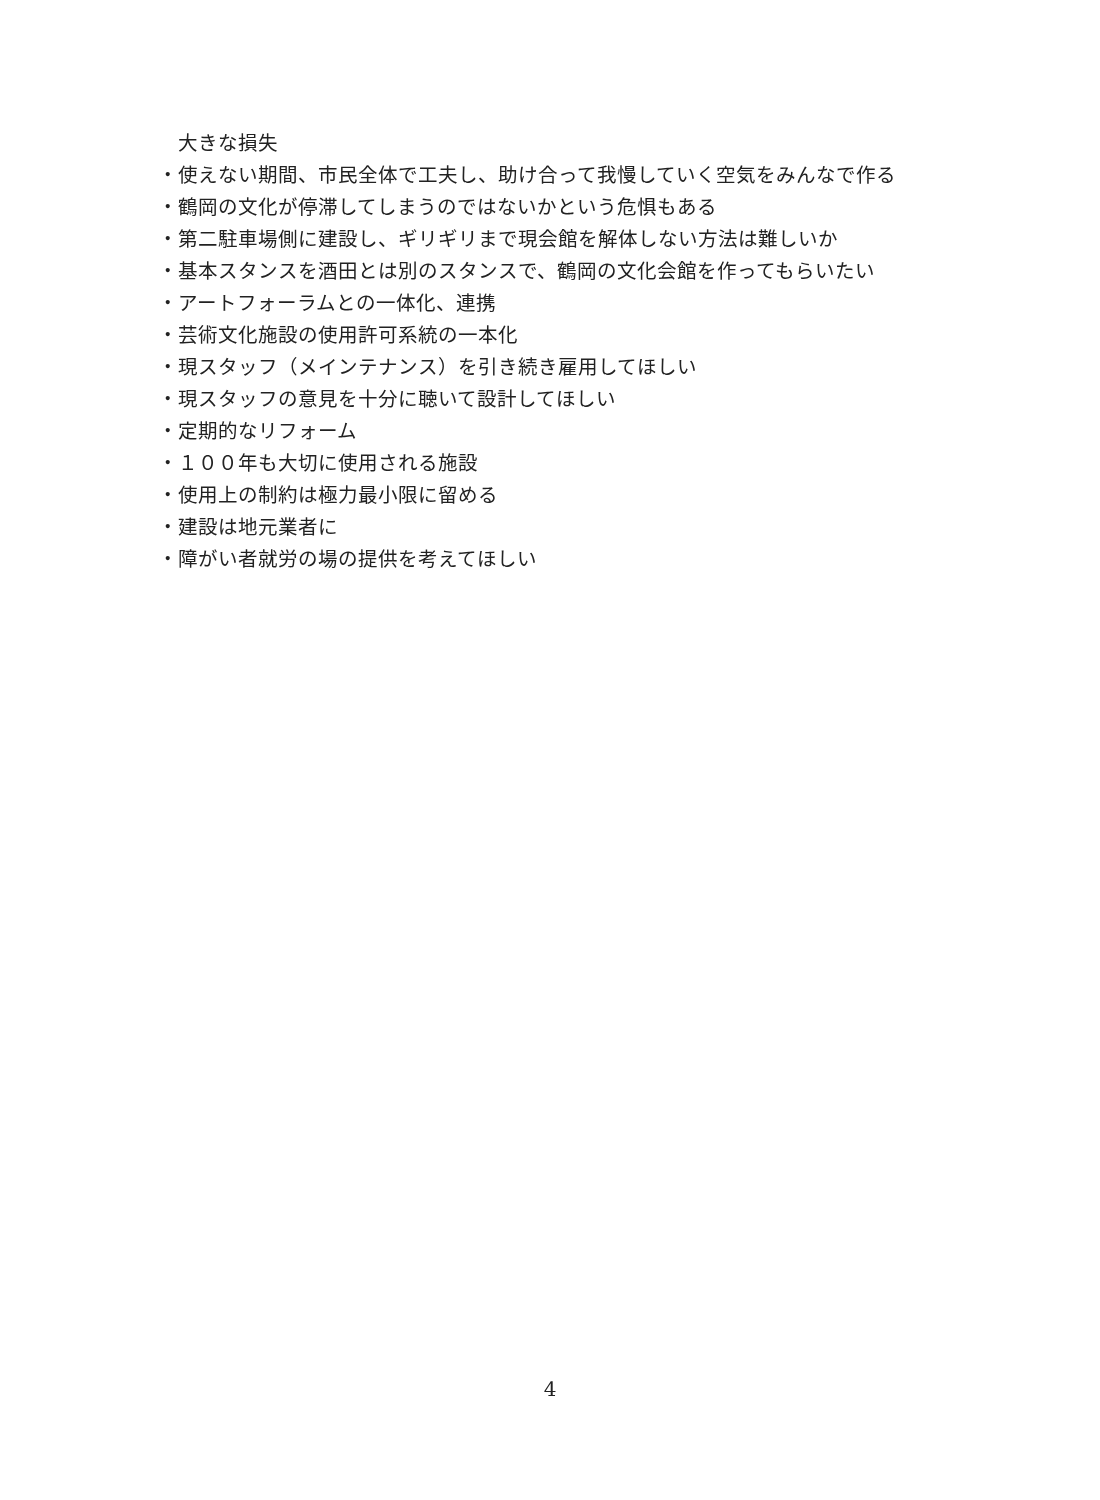大きな損失
・使えない期間、市民全体で工夫し、助け合って我慢していく空気をみんなで作る
・鶴岡の文化が停滞してしまうのではないかという危惧もある
・第二駐車場側に建設し、ギリギリまで現会館を解体しない方法は難しいか
・基本スタンスを酒田とは別のスタンスで、鶴岡の文化会館を作ってもらいたい
・アートフォーラムとの一体化、連携
・芸術文化施設の使用許可系統の一本化
・現スタッフ（メインテナンス）を引き続き雇用してほしい
・現スタッフの意見を十分に聴いて設計してほしい
・定期的なリフォーム
・１００年も大切に使用される施設
・使用上の制約は極力最小限に留める
・建設は地元業者に
・障がい者就労の場の提供を考えてほしい
4